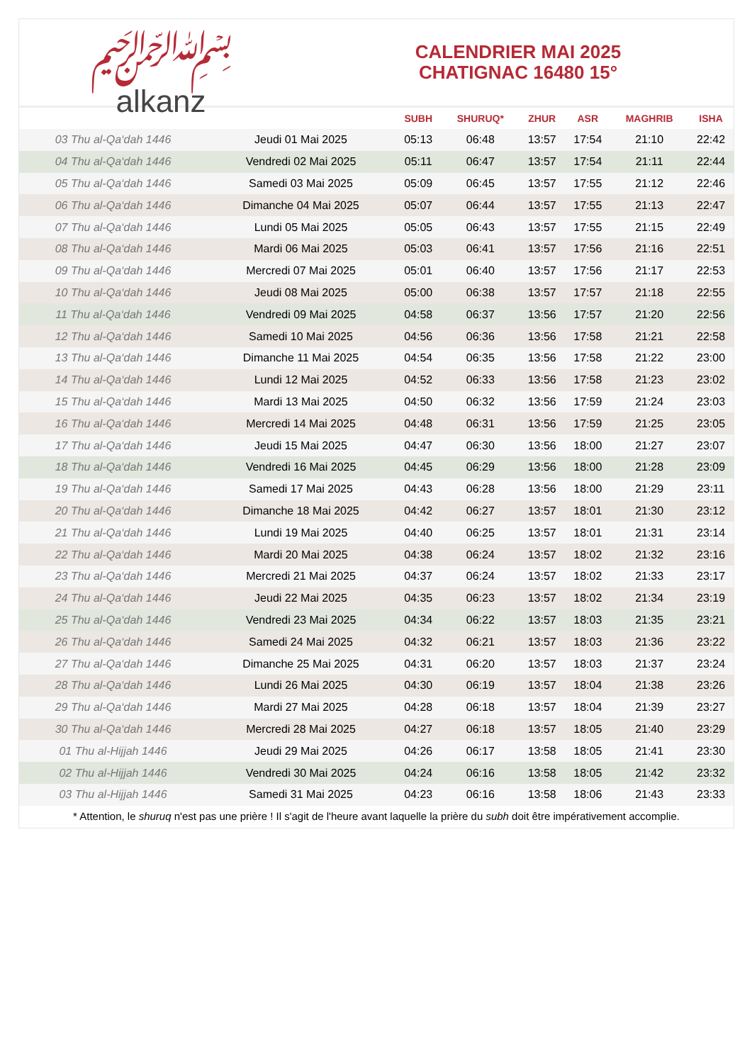﷽
alkanz
CALENDRIER MAI 2025
CHATIGNAC 16480 15°
| | | SUBH | SHURUQ* | ZHUR | ASR | MAGHRIB | ISHA |
| --- | --- | --- | --- | --- | --- | --- | --- |
| 03 Thu al-Qa‘dah 1446 | Jeudi 01 Mai 2025 | 05:13 | 06:48 | 13:57 | 17:54 | 21:10 | 22:42 |
| 04 Thu al-Qa‘dah 1446 | Vendredi 02 Mai 2025 | 05:11 | 06:47 | 13:57 | 17:54 | 21:11 | 22:44 |
| 05 Thu al-Qa‘dah 1446 | Samedi 03 Mai 2025 | 05:09 | 06:45 | 13:57 | 17:55 | 21:12 | 22:46 |
| 06 Thu al-Qa‘dah 1446 | Dimanche 04 Mai 2025 | 05:07 | 06:44 | 13:57 | 17:55 | 21:13 | 22:47 |
| 07 Thu al-Qa‘dah 1446 | Lundi 05 Mai 2025 | 05:05 | 06:43 | 13:57 | 17:55 | 21:15 | 22:49 |
| 08 Thu al-Qa‘dah 1446 | Mardi 06 Mai 2025 | 05:03 | 06:41 | 13:57 | 17:56 | 21:16 | 22:51 |
| 09 Thu al-Qa‘dah 1446 | Mercredi 07 Mai 2025 | 05:01 | 06:40 | 13:57 | 17:56 | 21:17 | 22:53 |
| 10 Thu al-Qa‘dah 1446 | Jeudi 08 Mai 2025 | 05:00 | 06:38 | 13:57 | 17:57 | 21:18 | 22:55 |
| 11 Thu al-Qa‘dah 1446 | Vendredi 09 Mai 2025 | 04:58 | 06:37 | 13:56 | 17:57 | 21:20 | 22:56 |
| 12 Thu al-Qa‘dah 1446 | Samedi 10 Mai 2025 | 04:56 | 06:36 | 13:56 | 17:58 | 21:21 | 22:58 |
| 13 Thu al-Qa‘dah 1446 | Dimanche 11 Mai 2025 | 04:54 | 06:35 | 13:56 | 17:58 | 21:22 | 23:00 |
| 14 Thu al-Qa‘dah 1446 | Lundi 12 Mai 2025 | 04:52 | 06:33 | 13:56 | 17:58 | 21:23 | 23:02 |
| 15 Thu al-Qa‘dah 1446 | Mardi 13 Mai 2025 | 04:50 | 06:32 | 13:56 | 17:59 | 21:24 | 23:03 |
| 16 Thu al-Qa‘dah 1446 | Mercredi 14 Mai 2025 | 04:48 | 06:31 | 13:56 | 17:59 | 21:25 | 23:05 |
| 17 Thu al-Qa‘dah 1446 | Jeudi 15 Mai 2025 | 04:47 | 06:30 | 13:56 | 18:00 | 21:27 | 23:07 |
| 18 Thu al-Qa‘dah 1446 | Vendredi 16 Mai 2025 | 04:45 | 06:29 | 13:56 | 18:00 | 21:28 | 23:09 |
| 19 Thu al-Qa‘dah 1446 | Samedi 17 Mai 2025 | 04:43 | 06:28 | 13:56 | 18:00 | 21:29 | 23:11 |
| 20 Thu al-Qa‘dah 1446 | Dimanche 18 Mai 2025 | 04:42 | 06:27 | 13:57 | 18:01 | 21:30 | 23:12 |
| 21 Thu al-Qa‘dah 1446 | Lundi 19 Mai 2025 | 04:40 | 06:25 | 13:57 | 18:01 | 21:31 | 23:14 |
| 22 Thu al-Qa‘dah 1446 | Mardi 20 Mai 2025 | 04:38 | 06:24 | 13:57 | 18:02 | 21:32 | 23:16 |
| 23 Thu al-Qa‘dah 1446 | Mercredi 21 Mai 2025 | 04:37 | 06:24 | 13:57 | 18:02 | 21:33 | 23:17 |
| 24 Thu al-Qa‘dah 1446 | Jeudi 22 Mai 2025 | 04:35 | 06:23 | 13:57 | 18:02 | 21:34 | 23:19 |
| 25 Thu al-Qa‘dah 1446 | Vendredi 23 Mai 2025 | 04:34 | 06:22 | 13:57 | 18:03 | 21:35 | 23:21 |
| 26 Thu al-Qa‘dah 1446 | Samedi 24 Mai 2025 | 04:32 | 06:21 | 13:57 | 18:03 | 21:36 | 23:22 |
| 27 Thu al-Qa‘dah 1446 | Dimanche 25 Mai 2025 | 04:31 | 06:20 | 13:57 | 18:03 | 21:37 | 23:24 |
| 28 Thu al-Qa‘dah 1446 | Lundi 26 Mai 2025 | 04:30 | 06:19 | 13:57 | 18:04 | 21:38 | 23:26 |
| 29 Thu al-Qa‘dah 1446 | Mardi 27 Mai 2025 | 04:28 | 06:18 | 13:57 | 18:04 | 21:39 | 23:27 |
| 30 Thu al-Qa‘dah 1446 | Mercredi 28 Mai 2025 | 04:27 | 06:18 | 13:57 | 18:05 | 21:40 | 23:29 |
| 01 Thu al-Hijjah 1446 | Jeudi 29 Mai 2025 | 04:26 | 06:17 | 13:58 | 18:05 | 21:41 | 23:30 |
| 02 Thu al-Hijjah 1446 | Vendredi 30 Mai 2025 | 04:24 | 06:16 | 13:58 | 18:05 | 21:42 | 23:32 |
| 03 Thu al-Hijjah 1446 | Samedi 31 Mai 2025 | 04:23 | 06:16 | 13:58 | 18:06 | 21:43 | 23:33 |
* Attention, le shuruq n'est pas une prière ! Il s'agit de l'heure avant laquelle la prière du subh doit être impérativement accomplie.